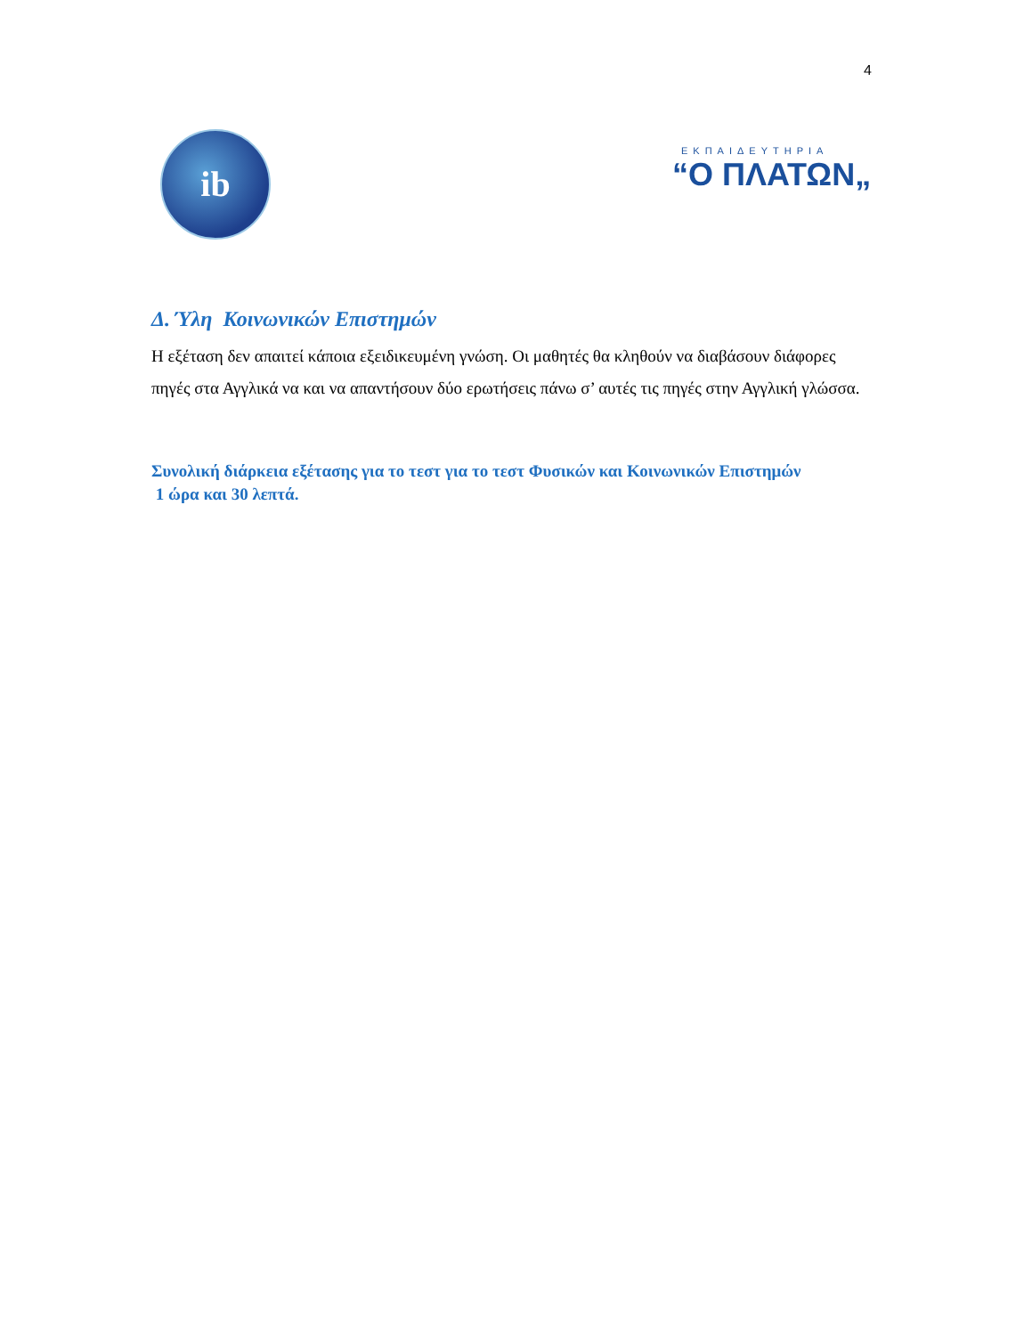4
ib
ΕΚΠΑΙΔΕΥΤΗΡΙΑ
“Ο ΠΛΑΤΩΝ„
Δ. Ύλη Κοινωνικών Επιστημών
Η εξέταση δεν απαιτεί κάποια εξειδικευμένη γνώση. Οι μαθητές θα κληθούν να διαβάσουν διάφορες πηγές στα Αγγλικά να και να απαντήσουν δύο ερωτήσεις πάνω σ’ αυτές τις πηγές στην Αγγλική γλώσσα.
Συνολική διάρκεια εξέτασης για το τεστ για το τεστ Φυσικών και Κοινωνικών Επιστημών
1 ώρα και 30 λεπτά.